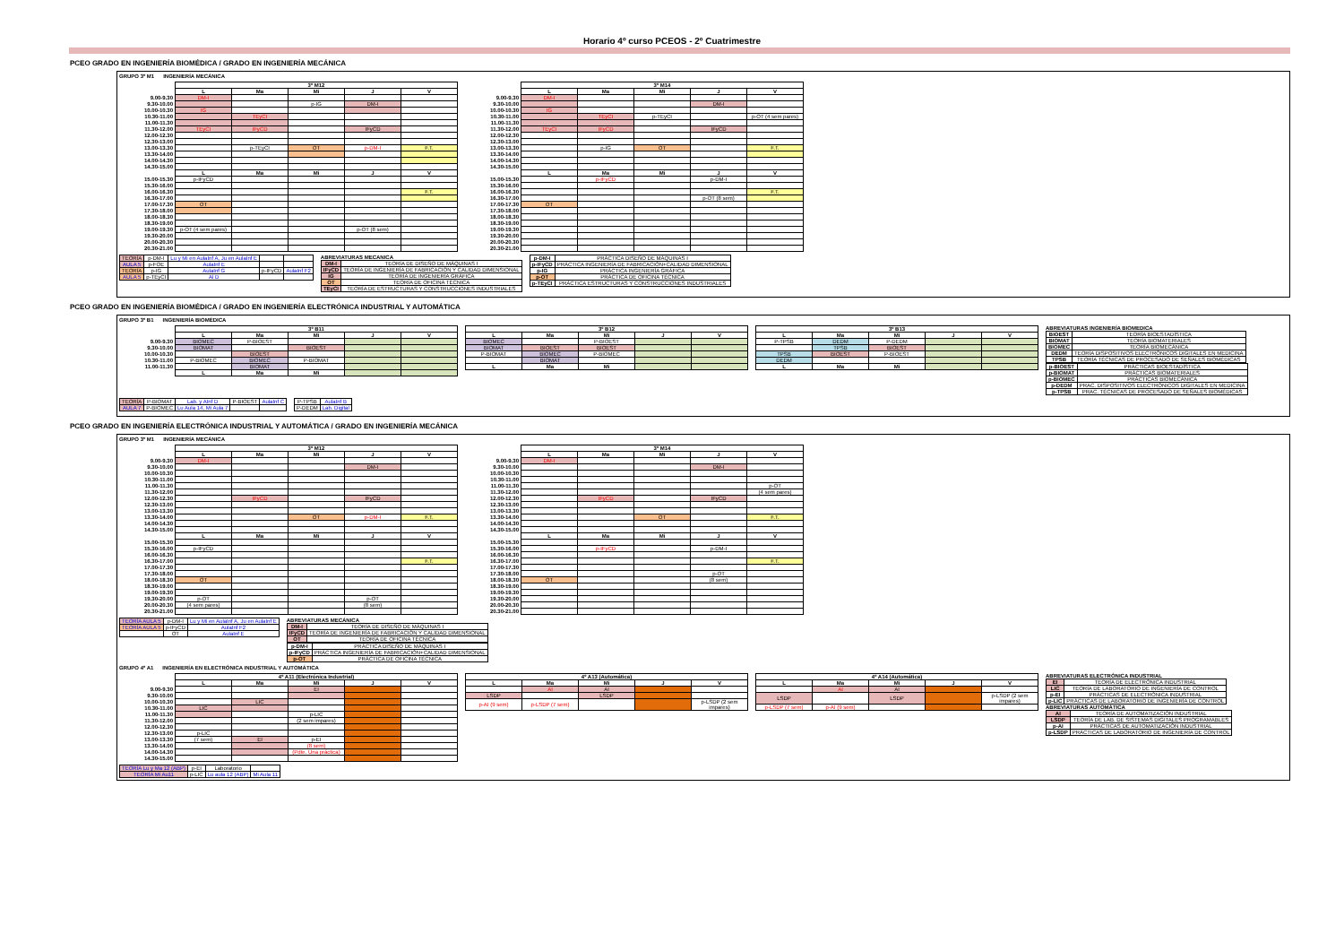Horario 4º curso PCEOS - 2º Cuatrimestre
PCEO GRADO EN INGENIERÍA BIOMÉDICA / GRADO EN INGENIERÍA MECÁNICA
GRUPO 3º M1 INGENIERÍA MECÁNICA
| | 3º M12 | | | | |
| | L | Ma | Mi | J | V |
| 9.00-9.30 | DM-I | | | | |
| 9.30-10.00 | | | p-IG | DM-I | |
| 10.00-10.30 | IG | | | | |
| 10.30-11.00 | | TEyCI | | | |
| 11.00-11.30 | | | | | |
| 11.30-12.00 | TEyCI | IFyCD | | IFyCD | |
| 12.00-12.30 | | | | | |
| 12.30-13.00 | | | | | |
| 13.00-13.30 | | p-TEyCI | OT | p-DM-I | F.T. |
| 13.30-14.00 | | | | | |
| 14.00-14.30 | | | | | |
| 14.30-15.00 | | | | | |
| | L | Ma | Mi | J | V |
| 15.00-15.30 | p-IFyCD | | | | |
| 15.30-16.00 | | | | | |
| 16.00-16.30 | | | | | F.T. |
| 16.30-17.00 | | | | | |
| 17.00-17.30 | OT | | | | |
| 17.30-18.00 | | | | | |
| 18.00-18.30 | | | | | |
| 18.30-19.00 | | | | | |
| 19.00-19.30 | p-OT (4 sem pares) | | | p-OT (8 sem) | |
| 19.30-20.00 | | | | | |
| 20.00-20.30 | | | | | |
| 20.30-21.00 | | | | | |
| | 3º M14 | | | | |
| | L | Ma | Mi | J | V |
| 9.00-9.30 | DM-I | | | | |
| 9.30-10.00 | | | | DM-I | |
| 10.00-10.30 | IG | | | | |
| 10.30-11.00 | | TEyCI | p-TEyCI | | p-OT (4 sem pares) |
| 11.00-11.30 | | | | | |
| 11.30-12.00 | TEyCI | IFyCD | | IFyCD | |
| 12.00-12.30 | | | | | |
| 12.30-13.00 | | | | | |
| 13.00-13.30 | | p-IG | OT | | F.T. |
| 13.30-14.00 | | | | | |
| 14.00-14.30 | | | | | |
| 14.30-15.00 | | | | | |
| | L | Ma | Mi | J | V |
| 15.00-15.30 | | p-IFyCD | | p-DM-I | |
| 15.30-16.00 | | | | | |
| 16.00-16.30 | | | | | F.T. |
| 16.30-17.00 | | | | p-OT (8 sem) | |
| 17.00-17.30 | OT | | | | |
| 17.30-18.00 | | | | | |
| 18.00-18.30 | | | | | |
| 18.30-19.00 | | | | | |
| 19.00-19.30 | | | | | |
| 19.30-20.00 | | | | | |
| 20.00-20.30 | | | | | |
| 20.30-21.00 | | | | | |
| TEORÍA | p-DM-I | Lu y Mi en AulaInf A, Ju en AulaInf E | | |
| AULA 5 | p-FOE | AulaInf E | | |
| TEORÍA | p-IG | AulaInf G | p-IFyCD | AulaInf F2 |
| AULA 5 | p-TEyCI | Al D | | |
ABREVIATURAS MECANICA
| DM-I | TEORÍA DE DISEÑO DE MÁQUINAS I |
| IFyCD | TEORÍA DE INGENIERÍA DE FABRICACIÓN Y CALIDAD DIMENSIONAL |
| IG | TEORÍA DE INGENIERÍA GRÁFICA |
| OT | TEORÍA DE OFICINA TÉCNICA |
| TEyCI | TEORÍA DE ESTRUCTURAS Y CONSTRUCCIONES INDUSTRIALES |
| p-DM-I | PRÁCTICA DISEÑO DE MÁQUINAS I |
| p-IFyCD | PRÁCTICA INGENIERÍA DE FABRICACIÓN+CALIDAD DIMENSIONAL |
| p-IG | PRÁCTICA INGENIERÍA GRÁFICA |
| p-OT | PRÁCTICA DE OFICINA TÉCNICA |
| p-TEyCI | PRÁCTICA ESTRUCTURAS Y CONSTRUCCIONES INDUSTRIALES |
PCEO GRADO EN INGENIERÍA BIOMÉDICA / GRADO EN INGENIERÍA ELECTRÓNICA INDUSTRIAL Y AUTOMÁTICA
GRUPO 3º B1 INGENIERÍA BIOMÉDICA
| | 3º B11 | | | | |
| | L | Ma | Mi | J | V |
| 9.00-9.30 | BIOMEC | P-BIOEST | | | |
| 9.30-10.00 | BIOMAT | | BIOEST | | |
| 10.00-10.30 | | BIOEST | | | |
| 10.30-11.00 | P-BIOMEC | BIOMEC | P-BIOMAT | | |
| 11.00-11.30 | | BIOMAT | | | |
| | L | Ma | Mi | | |
| 3º B12 | | | | |
| --- | --- | --- | --- | --- |
| L | Ma | Mi | J | V |
| BIOMEC | | P-BIOEST | | |
| BIOMAT | BIOEST | BIOEST | | |
| P-BIOMAT | BIOMEC | P-BIOMEC | | |
| | BIOMAT | | | |
| L | Ma | Mi | | |
| 3º B13 | | | | |
| --- | --- | --- | --- | --- |
| L | Ma | Mi | J | V |
| P-TPSB | DEDM | P-DEDM | | |
| | TPSB | BIOEST | | |
| TPSB | BIOEST | P-BIOEST | | |
| DEDM | | | | |
| L | Ma | Mi | | |
ABREVIATURAS INGENIERÍA BIOMEDICA
| BIOEST | TEORÍA BIOESTADÍSTICA |
| BIOMAT | TEORÍA BIOMATERIALES |
| BIOMEC | TEORÍA BIOMECÁNICA |
| DEDM | TEORÍA DISPOSITIVOS ELECTRÓNICOS DIGITALES EN MEDICINA |
| TPSB | TEORÍA TÉCNICAS DE PROCESADO DE SEÑALES BIOMÉDICAS |
| p-BIOEST | PRÁCTICAS BIOESTADÍSTICA |
| p-BIOMAT | PRÁCTICAS BIOMATERIALES |
| p-BIOMEC | PRÁCTICAS BIOMECÁNICA |
| p-DEDM | PRAC. DISPOSITIVOS ELECTRÓNICOS DIGITALES EN MEDICINA |
| p-TPSB | PRAC. TÉCNICAS DE PROCESADO DE SEÑALES BIOMÉDICAS |
| TEORÍA | P-BIOMAT | Lab. y AInf D | P-BIOEST | AulaInf C |
| AULA 7 | P-BIOMEC | Lu Aula 14, Mi Aula 7 | | |
| P-TPSB | AulaInf B |
| P-DEDM | Lab. Digital |
PCEO GRADO EN INGENIERÍA ELECTRÓNICA INDUSTRIAL Y AUTOMÁTICA / GRADO EN INGENIERÍA MECÁNICA
GRUPO 3º M1 INGENIERÍA MECÁNICA
| | 3º M12 | | | | |
| | L | Ma | Mi | J | V |
| 9.00-9.30 | DM-I | | | | |
| 9.30-10.00 | | | | DM-I | |
| 10.00-10.30 | | | | | |
| 10.30-11.00 | | | | | |
| 11.00-11.30 | | | | | |
| 11.30-12.00 | | | | | |
| 12.00-12.30 | | IFyCD | | IFyCD | |
| 12.30-13.00 | | | | | |
| 13.00-13.30 | | | | | |
| 13.30-14.00 | | | OT | p-DM-I | F.T. |
| 14.00-14.30 | | | | | |
| 14.30-15.00 | | | | | |
| | L | Ma | Mi | J | V |
| 15.00-15.30 | | | | | |
| 15.30-16.00 | p-IFyCD | | | | |
| 16.00-16.30 | | | | | |
| 16.30-17.00 | | | | | F.T. |
| 17.00-17.30 | | | | | |
| 17.30-18.00 | | | | | |
| 18.00-18.30 | OT | | | | |
| 18.30-19.00 | | | | | |
| 19.00-19.30 | | | | | |
| 19.30-20.00 | p-OT | | | p-OT | |
| 20.00-20.30 | (4 sem pares) | | | (8 sem) | |
| 20.30-21.00 | | | | | |
| | 3º M14 | | | | |
| | L | Ma | Mi | J | V |
| 9.00-9.30 | DM-I | | | | |
| 9.30-10.00 | | | | DM-I | |
| 10.00-10.30 | | | | | |
| 10.30-11.00 | | | | | |
| 11.00-11.30 | | | | | p-OT |
| 11.30-12.00 | | | | | (4 sem pares) |
| 12.00-12.30 | | IFyCD | | IFyCD | |
| 12.30-13.00 | | | | | |
| 13.00-13.30 | | | | | |
| 13.30-14.00 | | | OT | | F.T. |
| 14.00-14.30 | | | | | |
| 14.30-15.00 | | | | | |
| | L | Ma | Mi | J | V |
| 15.00-15.30 | | | | | |
| 15.30-16.00 | | p-IFyCD | | p-DM-I | |
| 16.00-16.30 | | | | | |
| 16.30-17.00 | | | | | F.T. |
| 17.00-17.30 | | | | | |
| 17.30-18.00 | | | | p-OT | |
| 18.00-18.30 | OT | | | (8 sem) | |
| 18.30-19.00 | | | | | |
| 19.00-19.30 | | | | | |
| 19.30-20.00 | | | | | |
| 20.00-20.30 | | | | | |
| 20.30-21.00 | | | | | |
| TEORÍA AULA 5 | p-DM-I | Lu y Mi en AulaInf A, Ju en AulaInf E |
| TEORÍA AULA 5 | p-IFyCD | AulaInf F2 |
| | OT | AulaInf E |
ABREVIATURAS MECÁNICA
| DM-I | TEORÍA DE DISEÑO DE MÁQUINAS I |
| IFyCD | TEORÍA DE INGENIERÍA DE FABRICACIÓN Y CALIDAD DIMENSIONAL |
| OT | TEORÍA DE OFICINA TÉCNICA |
| p-DM-I | PRÁCTICA DISEÑO DE MÁQUINAS I |
| p-IFyCD | PRÁCTICA INGENIERÍA DE FABRICACIÓN+CALIDAD DIMENSIONAL |
| p-OT | PRÁCTICA DE OFICINA TÉCNICA |
GRUPO 4º A1 INGENIERÍA EN ELECTRÓNICA INDUSTRIAL Y AUTOMÁTICA
| | 4º A11 (Electrónica Industrial) | | | | |
| | L | Ma | Mi | J | V |
| 9.00-9.30 | | | EI | | |
| 9.30-10.00 | | | | | |
| 10.00-10.30 | | LIC | | | |
| 10.30-11.00 | LIC | | | | |
| 11.00-11.30 | | | p-LIC | | |
| 11.30-12.00 | | | (2 sem impares) | | |
| 12.00-12.30 | | | | | |
| 12.30-13.00 | p-LIC | | | | |
| 13.00-13.30 | (7 sem) | EI | p-EI | | |
| 13.30-14.00 | | | (8 sem) | | |
| 14.00-14.30 | | | (Pdte. Una práctica) | | |
| 14.30-15.00 | | | | | |
| 4º A13 (Automática) | | | | |
| --- | --- | --- | --- | --- |
| L | Ma | Mi | J | V |
| | AI | AI | | |
| LSDP | | LSDP | | |
| p-AI (9 sem) | p-LSDP (7 sem) | | | p-LSDP (2 sem impares) |
| 4º A14 (Automática) | | | | |
| --- | --- | --- | --- | --- |
| L | Ma | Mi | J | V |
| | AI | AI | | |
| LSDP | | LSDP | | p-LSDP (2 sem impares) |
| p-LSDP (7 sem) | p-AI (9 sem) | | | |
ABREVIATURAS ELECTRÓNICA INDUSTRIAL
| EI | TEORÍA DE ELECTRÓNICA INDUSTRIAL |
| LIC | TEORÍA DE LABORATORIO DE INGENIERÍA DE CONTROL |
| p-EI | PRÁCTICAS DE ELECTRÓNICA INDUSTRIAL |
| p-LIC | PRÁCTICAS DE LABORATORIO DE INGENIERÍA DE CONTROL |
ABREVIATURAS AUTOMÁTICA
| AI | TEORÍA DE AUTOMATIZACIÓN INDUSTRIAL |
| LSDP | TEORÍA DE LAB. DE SISTEMAS DIGITALES PROGRAMABLES |
| p-AI | PRÁCTICAS DE AUTOMATIZACIÓN INDUSTRIAL |
| p-LSDP | PRÁCTICAS DE LABORATORIO DE INGENIERÍA DE CONTROL |
| TEORÍA Lu y Ma 12 (ABP) | p-EI | Laboratorio | |
| TEORÍA Mi Au11 | p-LIC | Lu aula 12 (ABP) | Mi Aula 11 |